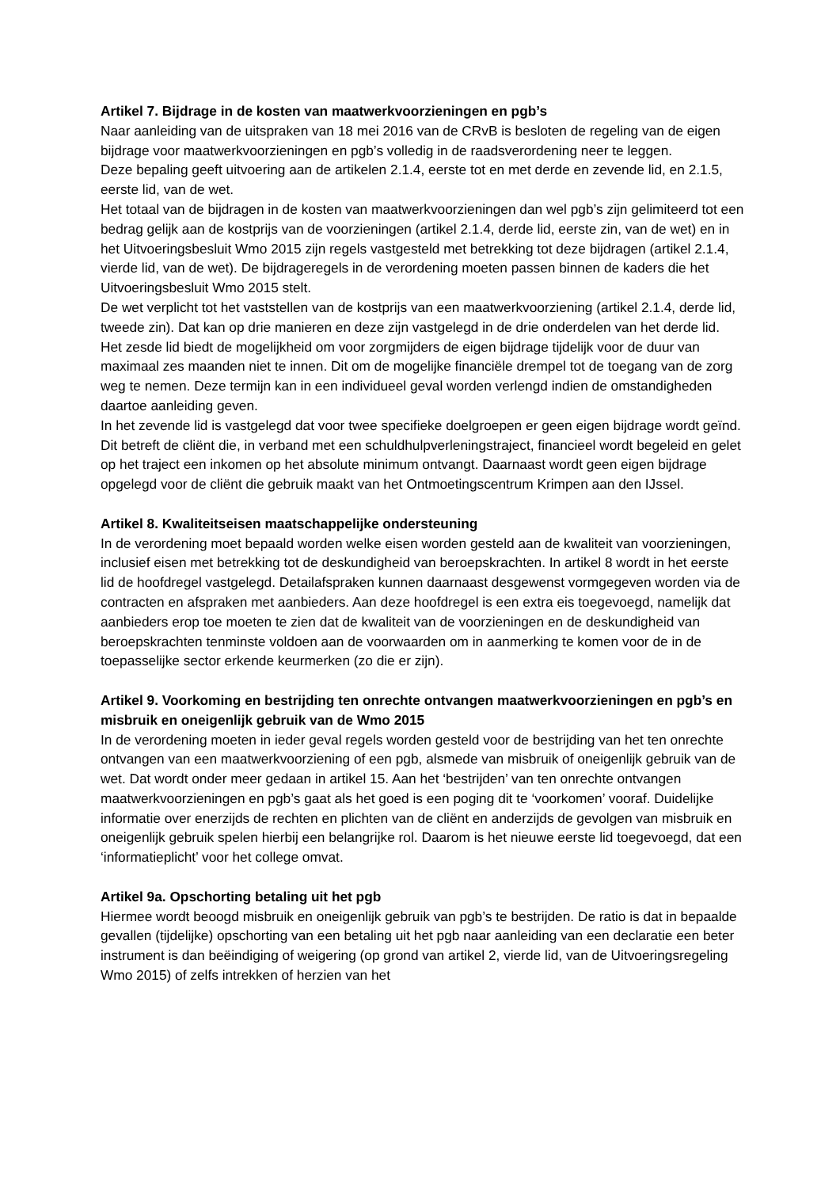Artikel 7. Bijdrage in de kosten van maatwerkvoorzieningen en pgb’s
Naar aanleiding van de uitspraken van 18 mei 2016 van de CRvB is besloten de regeling van de eigen bijdrage voor maatwerkvoorzieningen en pgb’s volledig in de raadsverordening neer te leggen.
Deze bepaling geeft uitvoering aan de artikelen 2.1.4, eerste tot en met derde en zevende lid, en 2.1.5, eerste lid, van de wet.
Het totaal van de bijdragen in de kosten van maatwerkvoorzieningen dan wel pgb’s zijn gelimiteerd tot een bedrag gelijk aan de kostprijs van de voorzieningen (artikel 2.1.4, derde lid, eerste zin, van de wet) en in het Uitvoeringsbesluit Wmo 2015 zijn regels vastgesteld met betrekking tot deze bijdragen (artikel 2.1.4, vierde lid, van de wet). De bijdrageregels in de verordening moeten passen binnen de kaders die het Uitvoeringsbesluit Wmo 2015 stelt.
De wet verplicht tot het vaststellen van de kostprijs van een maatwerkvoorziening (artikel 2.1.4, derde lid, tweede zin). Dat kan op drie manieren en deze zijn vastgelegd in de drie onderdelen van het derde lid.
Het zesde lid biedt de mogelijkheid om voor zorgmijders de eigen bijdrage tijdelijk voor de duur van maximaal zes maanden niet te innen. Dit om de mogelijke financiële drempel tot de toegang van de zorg weg te nemen. Deze termijn kan in een individueel geval worden verlengd indien de omstandigheden daartoe aanleiding geven.
In het zevende lid is vastgelegd dat voor twee specifieke doelgroepen er geen eigen bijdrage wordt geïnd. Dit betreft de cliënt die, in verband met een schuldhulpverleningstraject, financieel wordt begeleid en gelet op het traject een inkomen op het absolute minimum ontvangt. Daarnaast wordt geen eigen bijdrage opgelegd voor de cliënt die gebruik maakt van het Ontmoetingscentrum Krimpen aan den IJssel.
Artikel 8. Kwaliteitseisen maatschappelijke ondersteuning
In de verordening moet bepaald worden welke eisen worden gesteld aan de kwaliteit van voorzieningen, inclusief eisen met betrekking tot de deskundigheid van beroepskrachten. In artikel 8 wordt in het eerste lid de hoofdregel vastgelegd. Detailafspraken kunnen daarnaast desgewenst vormgegeven worden via de contracten en afspraken met aanbieders. Aan deze hoofdregel is een extra eis toegevoegd, namelijk dat aanbieders erop toe moeten te zien dat de kwaliteit van de voorzieningen en de deskundigheid van beroepskrachten tenminste voldoen aan de voorwaarden om in aanmerking te komen voor de in de toepasselijke sector erkende keurmerken (zo die er zijn).
Artikel 9. Voorkoming en bestrijding ten onrechte ontvangen maatwerkvoorzieningen en pgb’s en misbruik en oneigenlijk gebruik van de Wmo 2015
In de verordening moeten in ieder geval regels worden gesteld voor de bestrijding van het ten onrechte ontvangen van een maatwerkvoorziening of een pgb, alsmede van misbruik of oneigenlijk gebruik van de wet. Dat wordt onder meer gedaan in artikel 15. Aan het ‘bestrijden’ van ten onrechte ontvangen maatwerkvoorzieningen en pgb’s gaat als het goed is een poging dit te ‘voorkomen’ vooraf. Duidelijke informatie over enerzijds de rechten en plichten van de cliënt en anderzijds de gevolgen van misbruik en oneigenlijk gebruik spelen hierbij een belangrijke rol. Daarom is het nieuwe eerste lid toegevoegd, dat een ‘informatieplicht’ voor het college omvat.
Artikel 9a. Opschorting betaling uit het pgb
Hiermee wordt beoogd misbruik en oneigenlijk gebruik van pgb’s te bestrijden. De ratio is dat in bepaalde gevallen (tijdelijke) opschorting van een betaling uit het pgb naar aanleiding van een declaratie een beter instrument is dan beëindiging of weigering (op grond van artikel 2, vierde lid, van de Uitvoeringsregeling Wmo 2015) of zelfs intrekken of herzien van het